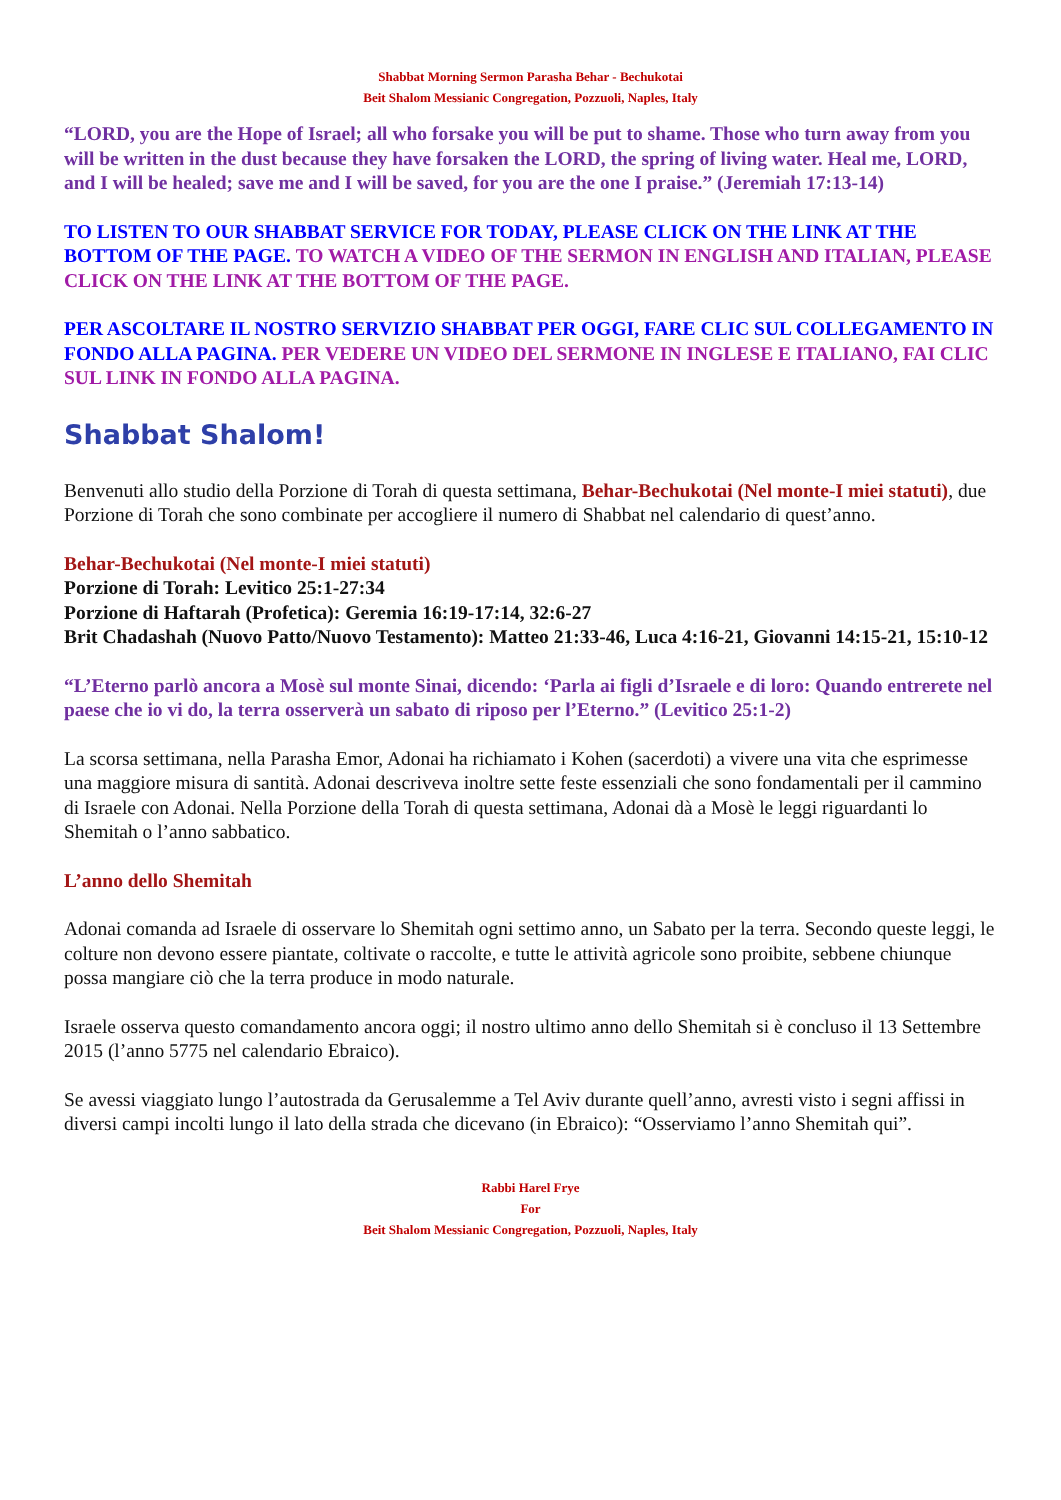Shabbat Morning Sermon Parasha Behar - Bechukotai
Beit Shalom Messianic Congregation, Pozzuoli, Naples, Italy
“LORD, you are the Hope of Israel; all who forsake you will be put to shame. Those who turn away from you will be written in the dust because they have forsaken the LORD, the spring of living water. Heal me, LORD, and I will be healed; save me and I will be saved, for you are the one I praise.” (Jeremiah 17:13-14)
TO LISTEN TO OUR SHABBAT SERVICE FOR TODAY, PLEASE CLICK ON THE LINK AT THE BOTTOM OF THE PAGE. TO WATCH A VIDEO OF THE SERMON IN ENGLISH AND ITALIAN, PLEASE CLICK ON THE LINK AT THE BOTTOM OF THE PAGE.
PER ASCOLTARE IL NOSTRO SERVIZIO SHABBAT PER OGGI, FARE CLIC SUL COLLEGAMENTO IN FONDO ALLA PAGINA. PER VEDERE UN VIDEO DEL SERMONE IN INGLESE E ITALIANO, FAI CLIC SUL LINK IN FONDO ALLA PAGINA.
Shabbat Shalom!
Benvenuti allo studio della Porzione di Torah di questa settimana, Behar-Bechukotai (Nel monte-I miei statuti), due Porzione di Torah che sono combinate per accogliere il numero di Shabbat nel calendario di quest’anno.
Behar-Bechukotai (Nel monte-I miei statuti)
Porzione di Torah: Levitico 25:1-27:34
Porzione di Haftarah (Profetica): Geremia 16:19-17:14, 32:6-27
Brit Chadashah (Nuovo Patto/Nuovo Testamento): Matteo 21:33-46, Luca 4:16-21, Giovanni 14:15-21, 15:10-12
“L’Eterno parlò ancora a Mosè sul monte Sinai, dicendo: ‘Parla ai figli d’Israele e di loro: Quando entrerete nel paese che io vi do, la terra osserverà un sabato di riposo per l’Eterno.” (Levitico 25:1-2)
La scorsa settimana, nella Parasha Emor, Adonai ha richiamato i Kohen (sacerdoti) a vivere una vita che esprimesse una maggiore misura di santità. Adonai descriveva inoltre sette feste essenziali che sono fondamentali per il cammino di Israele con Adonai. Nella Porzione della Torah di questa settimana, Adonai dà a Mosè le leggi riguardanti lo Shemitah o l’anno sabbatico.
L’anno dello Shemitah
Adonai comanda ad Israele di osservare lo Shemitah ogni settimo anno, un Sabato per la terra. Secondo queste leggi, le colture non devono essere piantate, coltivate o raccolte, e tutte le attività agricole sono proibite, sebbene chiunque possa mangiare ciò che la terra produce in modo naturale.
Israele osserva questo comandamento ancora oggi; il nostro ultimo anno dello Shemitah si è concluso il 13 Settembre 2015 (l’anno 5775 nel calendario Ebraico).
Se avessi viaggiato lungo l’autostrada da Gerusalemme a Tel Aviv durante quell’anno, avresti visto i segni affissi in diversi campi incolti lungo il lato della strada che dicevano (in Ebraico): “Osserviamo l’anno Shemitah qui”.
Rabbi Harel Frye
For
Beit Shalom Messianic Congregation, Pozzuoli, Naples, Italy